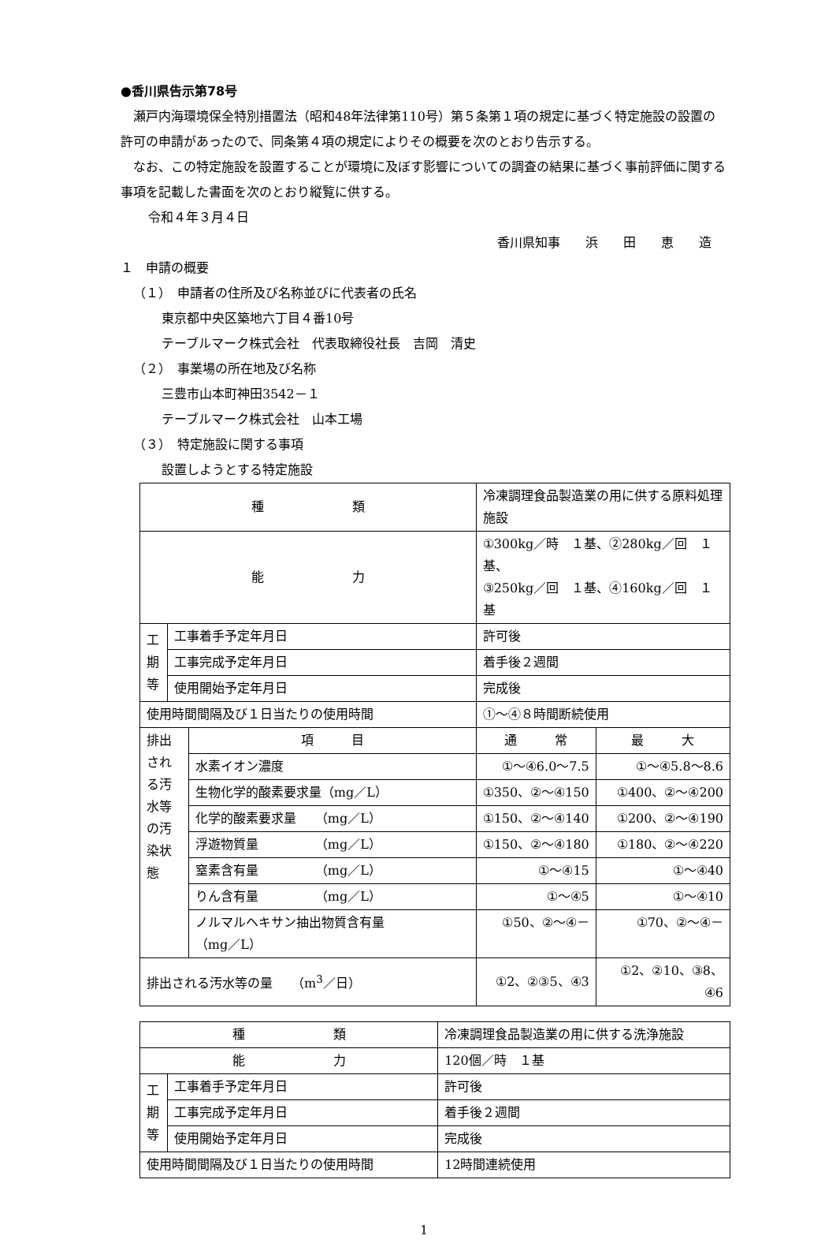●香川県告示第78号
瀬戸内海環境保全特別措置法（昭和48年法律第110号）第５条第１項の規定に基づく特定施設の設置の許可の申請があったので、同条第４項の規定によりその概要を次のとおり告示する。
なお、この特定施設を設置することが環境に及ぼす影響についての調査の結果に基づく事前評価に関する事項を記載した書面を次のとおり縦覧に供する。
令和４年３月４日
香川県知事　　浜　　田　　恵　　造
１　申請の概要
（１）　申請者の住所及び名称並びに代表者の氏名
東京都中央区築地六丁目４番10号
テーブルマーク株式会社　代表取締役社長　吉岡　清史
（２）　事業場の所在地及び名称
三豊市山本町神田3542－１
テーブルマーク株式会社　山本工場
（３）　特定施設に関する事項
設置しようとする特定施設
| 種 類 | | | 冷凍調理食品製造業の用に供する原料処理施設 | |
| 能 力 | | | ①300kg／時 １基、②280kg／回 １基、 ③250kg／回 １基、④160kg／回 １基 | |
| 工 期 等 | 工事着手予定年月日 | | 許可後 | |
| | 工事完成予定年月日 | | 着手後２週間 | |
| | 使用開始予定年月日 | | 完成後 | |
| 使用時間間隔及び１日当たりの使用時間 | | | ①～④８時間断続使用 | |
| 排出される汚水等の汚染状態 | | 項 目 | 通 常 | 最 大 |
| | | 水素イオン濃度 | ①～④6.0～7.5 | ①～④5.8～8.6 |
| | | 生物化学的酸素要求量（mg／L） | ①350、②～④150 | ①400、②～④200 |
| | | 化学的酸素要求量 （mg／L） | ①150、②～④140 | ①200、②～④190 |
| | | 浮遊物質量 （mg／L） | ①150、②～④180 | ①180、②～④220 |
| | | 窒素含有量 （mg／L） | ①～④15 | ①～④40 |
| | | りん含有量 （mg／L） | ①～④5 | ①～④10 |
| | | ノルマルヘキサン抽出物質含有量 （mg／L） | ①50、②～④－ | ①70、②～④－ |
| 排出される汚水等の量 （m<sup>3</sup>／日） | | | ①2、②③5、④3 | ①2、②10、③8、④6 |
| 種 類 | | 冷凍調理食品製造業の用に供する洗浄施設 |
| 能 力 | | 120個／時 １基 |
| 工 期 等 | 工事着手予定年月日 | 許可後 |
| | 工事完成予定年月日 | 着手後２週間 |
| | 使用開始予定年月日 | 完成後 |
| 使用時間間隔及び１日当たりの使用時間 | | 12時間連続使用 |
1